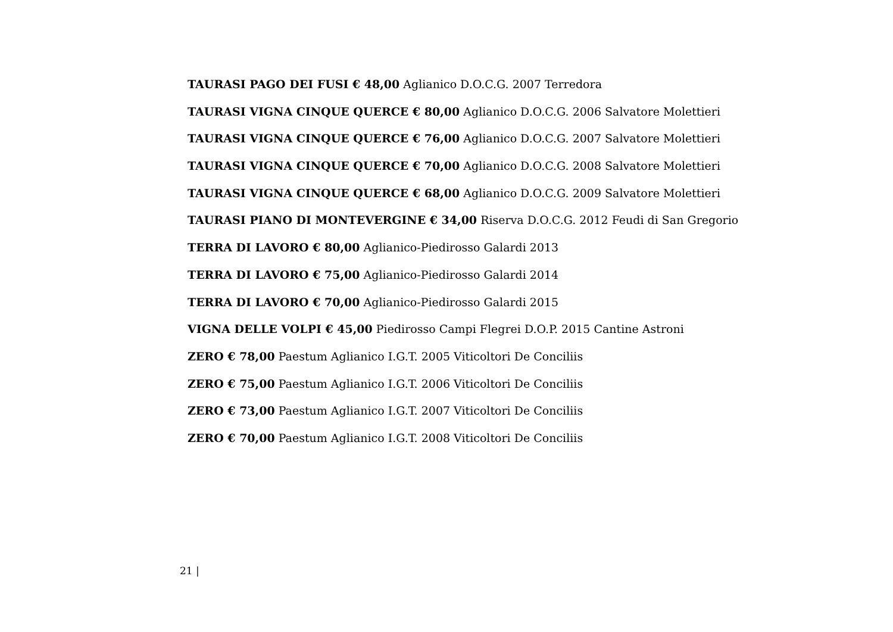TAURASI PAGO DEI FUSI € 48,00 Aglianico D.O.C.G. 2007 Terredora
TAURASI VIGNA CINQUE QUERCE € 80,00 Aglianico D.O.C.G. 2006 Salvatore Molettieri
TAURASI VIGNA CINQUE QUERCE € 76,00 Aglianico D.O.C.G. 2007 Salvatore Molettieri
TAURASI VIGNA CINQUE QUERCE € 70,00 Aglianico D.O.C.G. 2008 Salvatore Molettieri
TAURASI VIGNA CINQUE QUERCE € 68,00 Aglianico D.O.C.G. 2009 Salvatore Molettieri
TAURASI PIANO DI MONTEVERGINE € 34,00 Riserva D.O.C.G. 2012 Feudi di San Gregorio
TERRA DI LAVORO € 80,00 Aglianico-Piedirosso Galardi 2013
TERRA DI LAVORO € 75,00 Aglianico-Piedirosso Galardi 2014
TERRA DI LAVORO € 70,00 Aglianico-Piedirosso Galardi 2015
VIGNA DELLE VOLPI € 45,00 Piedirosso Campi Flegrei D.O.P. 2015 Cantine Astroni
ZERO € 78,00 Paestum Aglianico I.G.T. 2005 Viticoltori De Conciliis
ZERO € 75,00 Paestum Aglianico I.G.T. 2006 Viticoltori De Conciliis
ZERO € 73,00 Paestum Aglianico I.G.T. 2007 Viticoltori De Conciliis
ZERO € 70,00 Paestum Aglianico I.G.T. 2008 Viticoltori De Conciliis
21 |